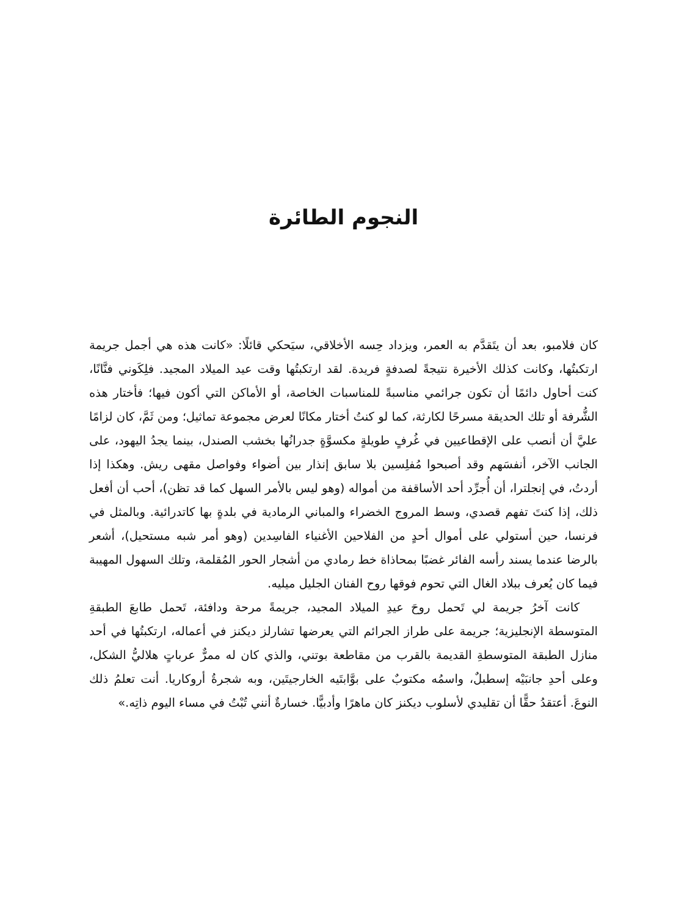النجوم الطائرة
كان فلامبو، بعد أن يتَقدَّم به العمر، ويزداد حِسه الأخلاقي، سيَحكي قائلًا: «كانت هذه هي أجمل جريمة ارتكبتُها، وكانت كذلك الأخيرة نتيجةً لصدفةٍ فريدة. لقد ارتكبتُها وقت عيد الميلاد المجيد. فلِكَوني فنَّانًا، كنت أحاول دائمًا أن تكون جرائمي مناسبةً للمناسبات الخاصة، أو الأماكن التي أكون فيها؛ فأختار هذه الشُّرفة أو تلك الحديقة مسرحًا لكارثة، كما لو كنتُ أختار مكانًا لعرض مجموعة تماثيل؛ ومن ثَمَّ، كان لزامًا عليَّ أن أنصب على الإقطاعيين في غُرفٍ طويلةٍ مكسوَّةٍ جدرانُها بخشب الصندل، بينما يجدُ اليهود، على الجانب الآخر، أنفسَهم وقد أصبحوا مُفلِسين بلا سابق إنذار بين أضواء وفواصل مقهى ريش. وهكذا إذا أردتُ، في إنجلترا، أن أُجرِّد أحد الأساقفة من أمواله (وهو ليس بالأمر السهل كما قد تظن)، أحب أن أفعل ذلك، إذا كنتَ تفهم قصدي، وسط المروج الخضراء والمباني الرمادية في بلدةٍ بها كاتدرائية. وبالمثل في فرنسا، حين أستولي على أموال أحدٍ من الفلاحين الأغنياء الفاسِدين (وهو أمر شبه مستحيل)، أشعر بالرضا عندما يسند رأسه الفائر غضبًا بمحاذاة خط رمادي من أشجار الحور المُقلمة، وتلك السهول المهيبة فيما كان يُعرف ببلاد الغال التي تحوم فوقها روح الفنان الجليل ميليه.
كانت آخرُ جريمة لي تَحمل روحَ عيدِ الميلاد المجيد، جريمةً مرحة ودافئة، تَحمل طابعَ الطبقةِ المتوسطة الإنجليزية؛ جريمة على طراز الجرائم التي يعرضها تشارلز ديكنز في أعماله، ارتكبتُها في أحد منازل الطبقة المتوسطةِ القديمة بالقرب من مقاطعة بوتني، والذي كان له ممرٌّ عرباتٍ هلاليُّ الشكل، وعلى أحدِ جانبَيْه إسطبلٌ، واسمُه مكتوبٌ على بوَّابتَيه الخارجيتَين، وبه شجرةُ أروكاريا. أنت تعلمُ ذلك النوعَ. أعتقدُ حقًّا أن تقليدي لأسلوب ديكنز كان ماهرًا وأدبيًّا. خسارةٌ أنني تُبْتُ في مساء اليوم ذاتِه.»